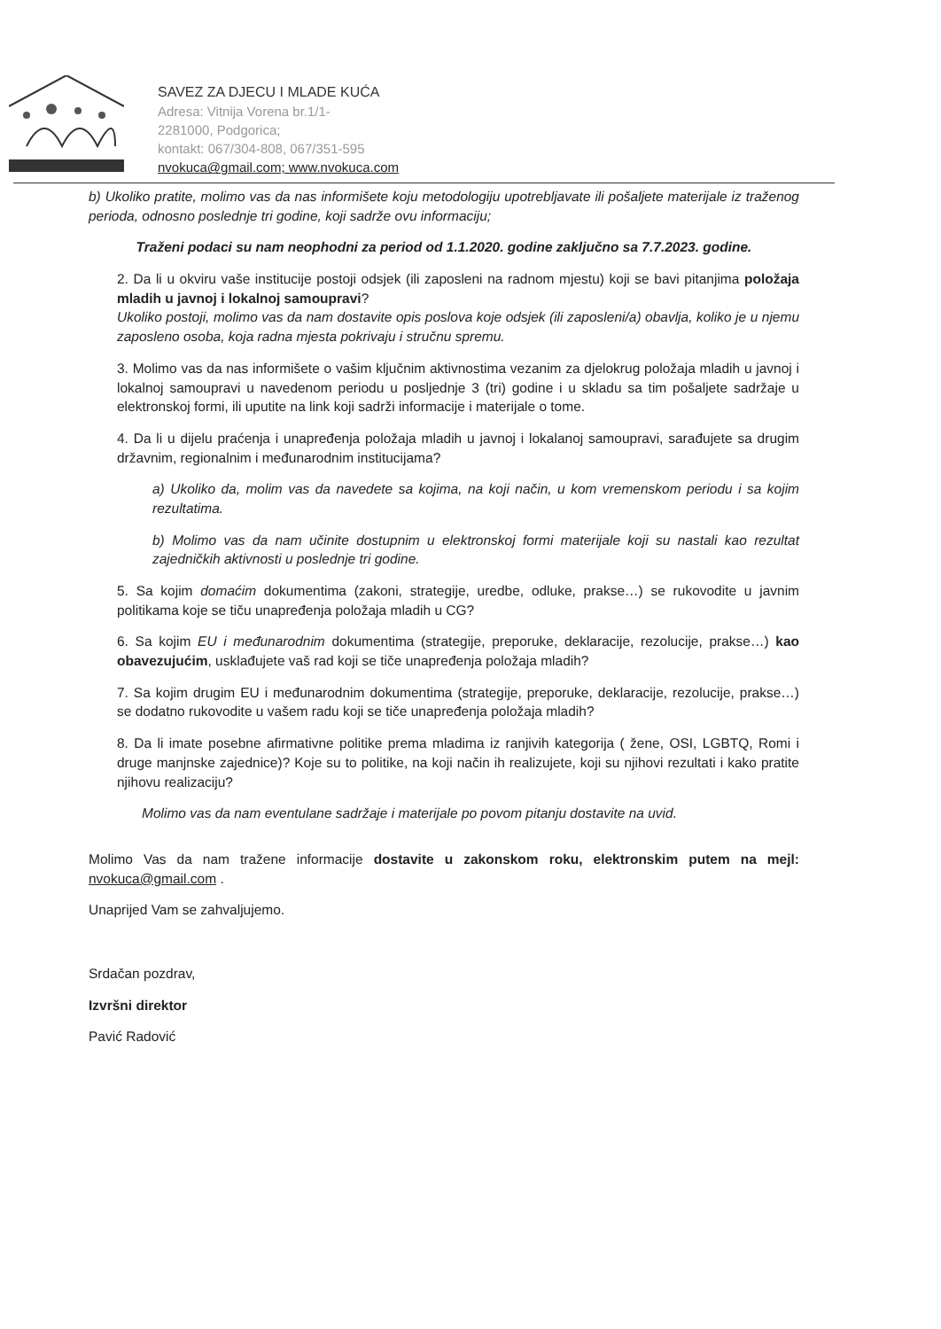SAVEZ ZA DJECU I MLADE KUĆA
Adresa: Vitnija Vorena br.1/1-
2281000, Podgorica;
kontakt: 067/304-808, 067/351-595
nvokuca@gmail.com; www.nvokuca.com
b) Ukoliko pratite, molimo vas da nas informišete koju metodologiju upotrebljavate ili pošaljete materijale iz traženog perioda, odnosno poslednje tri godine, koji sadrže ovu informaciju;
Traženi podaci su nam neophodni za period od 1.1.2020. godine zaključno sa 7.7.2023. godine.
2. Da li u okviru vaše institucije postoji odsjek (ili zaposleni na radnom mjestu) koji se bavi pitanjima položaja mladih u javnoj i lokalnoj samoupravi?
Ukoliko postoji, molimo vas da nam dostavite opis poslova koje odsjek (ili zaposleni/a) obavlja, koliko je u njemu zaposleno osoba, koja radna mjesta pokrivaju i stručnu spremu.
3. Molimo vas da nas informišete o vašim ključnim aktivnostima vezanim za djelokrug položaja mladih u javnoj i lokalnoj samoupravi u navedenom periodu u posljednje 3 (tri) godine i u skladu sa tim pošaljete sadržaje u elektronskoj formi, ili uputite na link koji sadrži informacije i materijale o tome.
4. Da li u dijelu praćenja i unapređenja položaja mladih u javnoj i lokalanoj samoupravi, sarađujete sa drugim državnim, regionalnim i međunarodnim institucijama?
a) Ukoliko da, molim vas da navedete sa kojima, na koji način, u kom vremenskom periodu i sa kojim rezultatima.
b) Molimo vas da nam učinite dostupnim u elektronskoj formi materijale koji su nastali kao rezultat zajedničkih aktivnosti u poslednje tri godine.
5. Sa kojim domaćim dokumentima (zakoni, strategije, uredbe, odluke, prakse…) se rukovodite u javnim politikama koje se tiču unapređenja položaja mladih u CG?
6. Sa kojim EU i međunarodnim dokumentima (strategije, preporuke, deklaracije, rezolucije, prakse…) kao obavezujućim, usklađujete vaš rad koji se tiče unapređenja položaja mladih?
7. Sa kojim drugim EU i međunarodnim dokumentima (strategije, preporuke, deklaracije, rezolucije, prakse…) se dodatno rukovodite u vašem radu koji se tiče unapređenja položaja mladih?
8. Da li imate posebne afirmativne politike prema mladima iz ranjivih kategorija ( žene, OSI, LGBTQ, Romi i druge manjnske zajednice)? Koje su to politike, na koji način ih realizujete, koji su njihovi rezultati i kako pratite njihovu realizaciju?
Molimo vas da nam eventulane sadržaje i materijale po povom pitanju dostavite na uvid.
Molimo Vas da nam tražene informacije dostavite u zakonskom roku, elektronskim putem na mejl: nvokuca@gmail.com .
Unaprijed Vam se zahvaljujemo.
Srdačan pozdrav,
Izvršni direktor
Pavić Radović